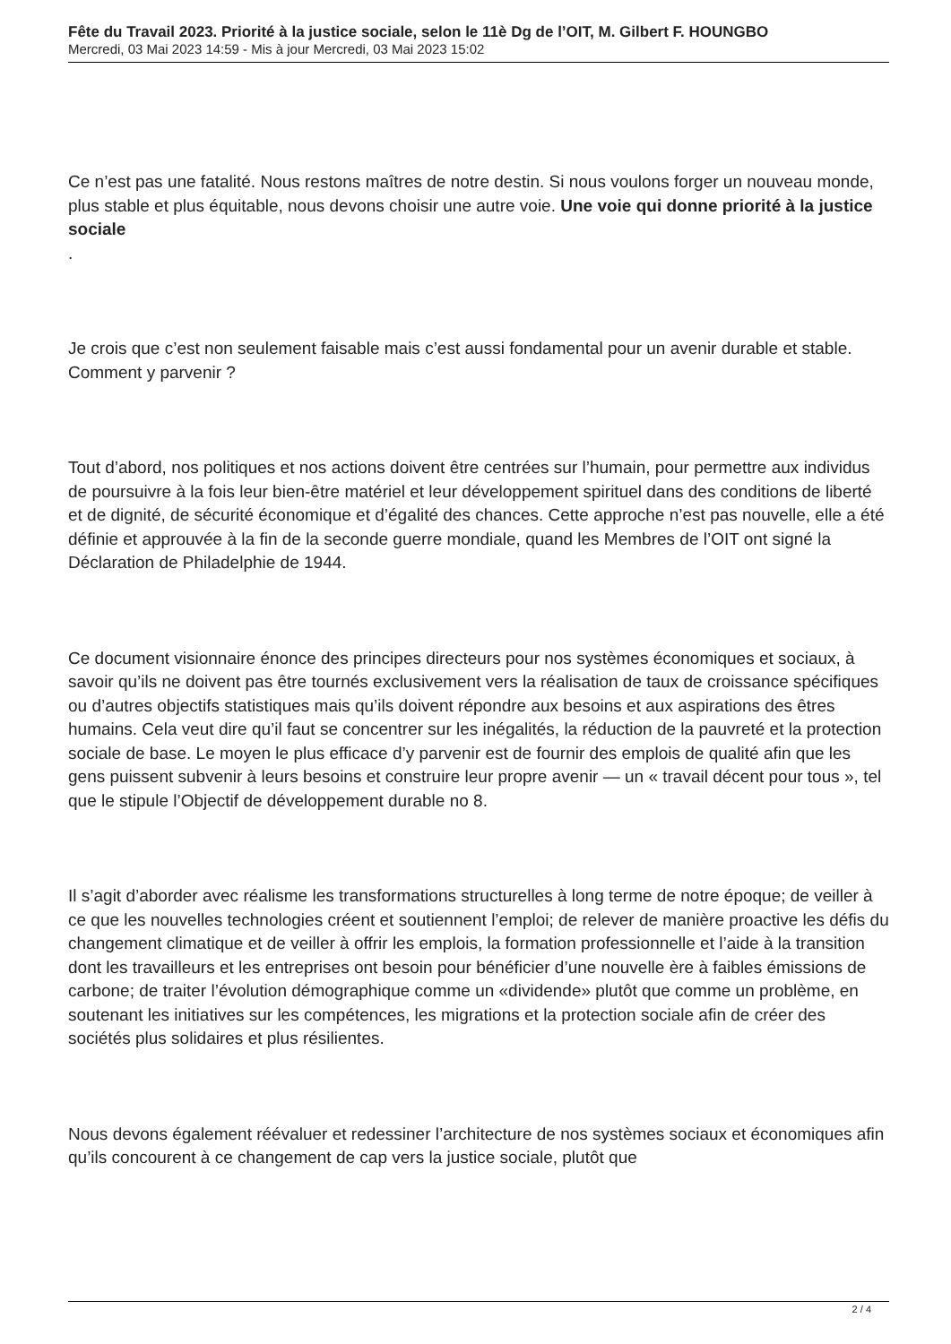Fête du Travail 2023. Priorité à la justice sociale, selon le 11è Dg de l’OIT, M. Gilbert F. HOUNGBO
Mercredi, 03 Mai 2023 14:59 - Mis à jour Mercredi, 03 Mai 2023 15:02
Ce n’est pas une fatalité. Nous restons maîtres de notre destin. Si nous voulons forger un nouveau monde, plus stable et plus équitable, nous devons choisir une autre voie. Une voie qui donne priorité à la justice sociale
.
Je crois que c’est non seulement faisable mais c’est aussi fondamental pour un avenir durable et stable. Comment y parvenir ?
Tout d’abord, nos politiques et nos actions doivent être centrées sur l’humain, pour permettre aux individus de poursuivre à la fois leur bien-être matériel et leur développement spirituel dans des conditions de liberté et de dignité, de sécurité économique et d’égalité des chances. Cette approche n’est pas nouvelle, elle a été définie et approuvée à la fin de la seconde guerre mondiale, quand les Membres de l’OIT ont signé la Déclaration de Philadelphie de 1944.
Ce document visionnaire énonce des principes directeurs pour nos systèmes économiques et sociaux, à savoir qu’ils ne doivent pas être tournés exclusivement vers la réalisation de taux de croissance spécifiques ou d’autres objectifs statistiques mais qu’ils doivent répondre aux besoins et aux aspirations des êtres humains. Cela veut dire qu’il faut se concentrer sur les inégalités, la réduction de la pauvreté et la protection sociale de base. Le moyen le plus efficace d’y parvenir est de fournir des emplois de qualité afin que les gens puissent subvenir à leurs besoins et construire leur propre avenir — un « travail décent pour tous », tel que le stipule l’Objectif de développement durable no 8.
Il s’agit d’aborder avec réalisme les transformations structurelles à long terme de notre époque; de veiller à ce que les nouvelles technologies créent et soutiennent l’emploi; de relever de manière proactive les défis du changement climatique et de veiller à offrir les emplois, la formation professionnelle et l’aide à la transition dont les travailleurs et les entreprises ont besoin pour bénéficier d’une nouvelle ère à faibles émissions de carbone; de traiter l’évolution démographique comme un «dividende» plutôt que comme un problème, en soutenant les initiatives sur les compétences, les migrations et la protection sociale afin de créer des sociétés plus solidaires et plus résilientes.
Nous devons également réévaluer et redessiner l’architecture de nos systèmes sociaux et économiques afin qu’ils concourent à ce changement de cap vers la justice sociale, plutôt que
2 / 4